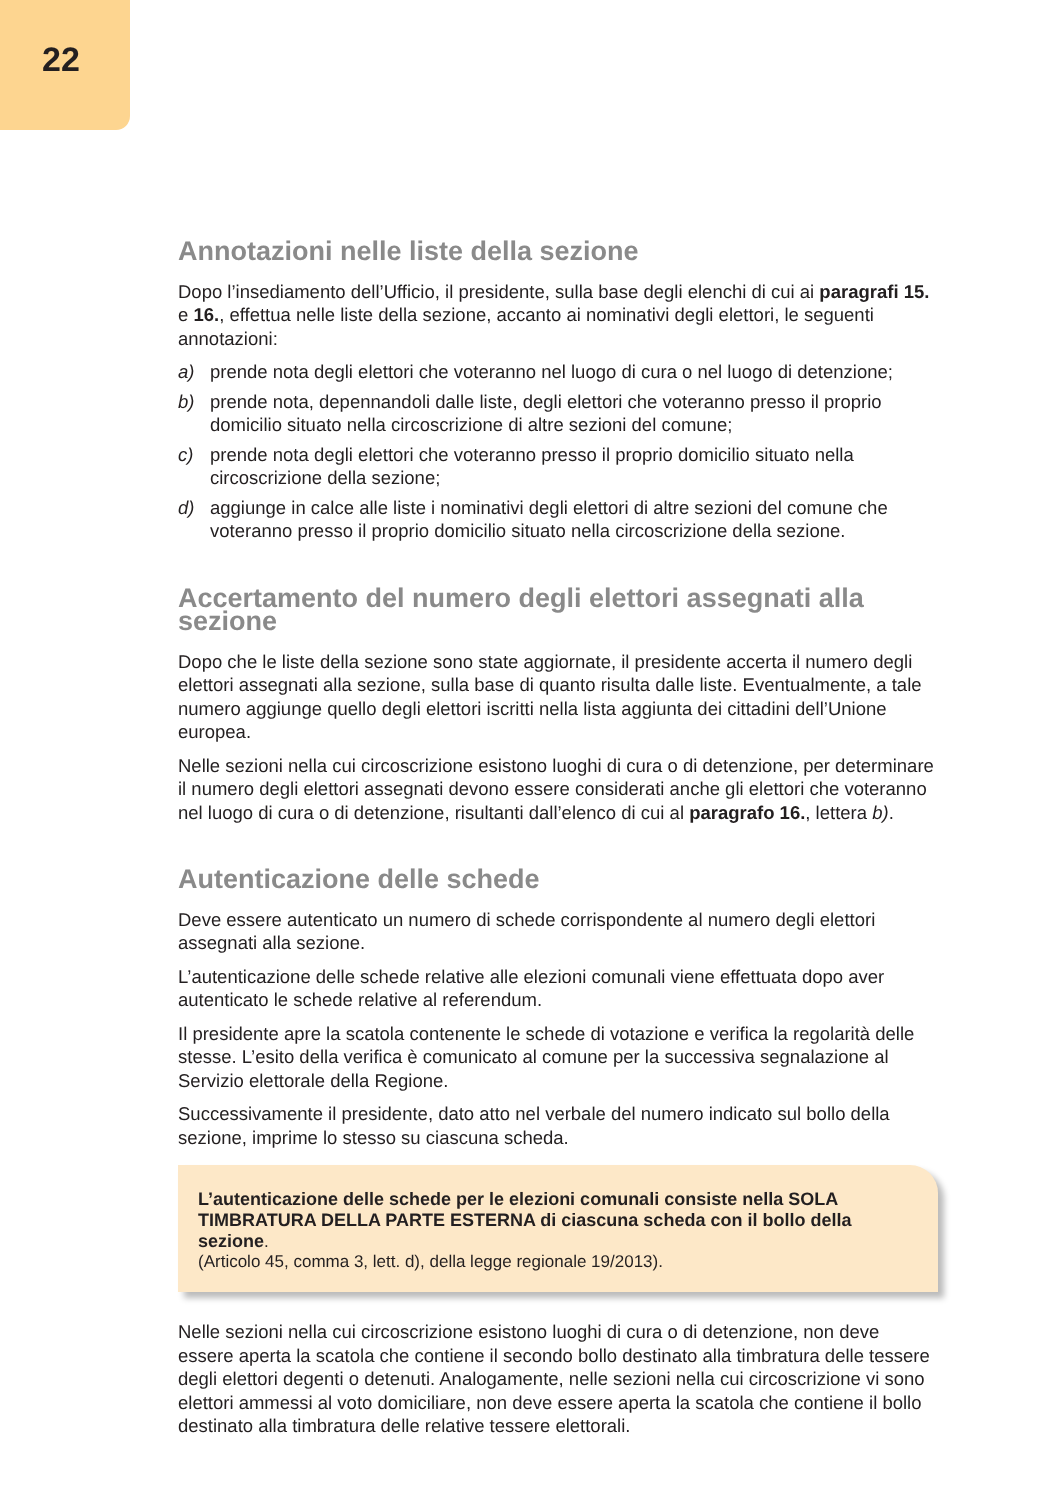22
Annotazioni nelle liste della sezione
Dopo l’insediamento dell’Ufficio, il presidente, sulla base degli elenchi di cui ai paragrafi 15. e 16., effettua nelle liste della sezione, accanto ai nominativi degli elettori, le seguenti annotazioni:
a) prende nota degli elettori che voteranno nel luogo di cura o nel luogo di detenzione;
b) prende nota, depennandoli dalle liste, degli elettori che voteranno presso il proprio domicilio situato nella circoscrizione di altre sezioni del comune;
c) prende nota degli elettori che voteranno presso il proprio domicilio situato nella circoscrizione della sezione;
d) aggiunge in calce alle liste i nominativi degli elettori di altre sezioni del comune che voteranno presso il proprio domicilio situato nella circoscrizione della sezione.
Accertamento del numero degli elettori assegnati alla sezione
Dopo che le liste della sezione sono state aggiornate, il presidente accerta il numero degli elettori assegnati alla sezione, sulla base di quanto risulta dalle liste. Eventualmente, a tale numero aggiunge quello degli elettori iscritti nella lista aggiunta dei cittadini dell’Unione europea.
Nelle sezioni nella cui circoscrizione esistono luoghi di cura o di detenzione, per determinare il numero degli elettori assegnati devono essere considerati anche gli elettori che voteranno nel luogo di cura o di detenzione, risultanti dall’elenco di cui al paragrafo 16., lettera b).
Autenticazione delle schede
Deve essere autenticato un numero di schede corrispondente al numero degli elettori assegnati alla sezione.
L’autenticazione delle schede relative alle elezioni comunali viene effettuata dopo aver autenticato le schede relative al referendum.
Il presidente apre la scatola contenente le schede di votazione e verifica la regolarità delle stesse. L’esito della verifica è comunicato al comune per la successiva segnalazione al Servizio elettorale della Regione.
Successivamente il presidente, dato atto nel verbale del numero indicato sul bollo della sezione, imprime lo stesso su ciascuna scheda.
L’autenticazione delle schede per le elezioni comunali consiste nella SOLA TIMBRATURA DELLA PARTE ESTERNA di ciascuna scheda con il bollo della sezione.
(Articolo 45, comma 3, lett. d), della legge regionale 19/2013).
Nelle sezioni nella cui circoscrizione esistono luoghi di cura o di detenzione, non deve essere aperta la scatola che contiene il secondo bollo destinato alla timbratura delle tessere degli elettori degenti o detenuti. Analogamente, nelle sezioni nella cui circoscrizione vi sono elettori ammessi al voto domiciliare, non deve essere aperta la scatola che contiene il bollo destinato alla timbratura delle relative tessere elettorali.